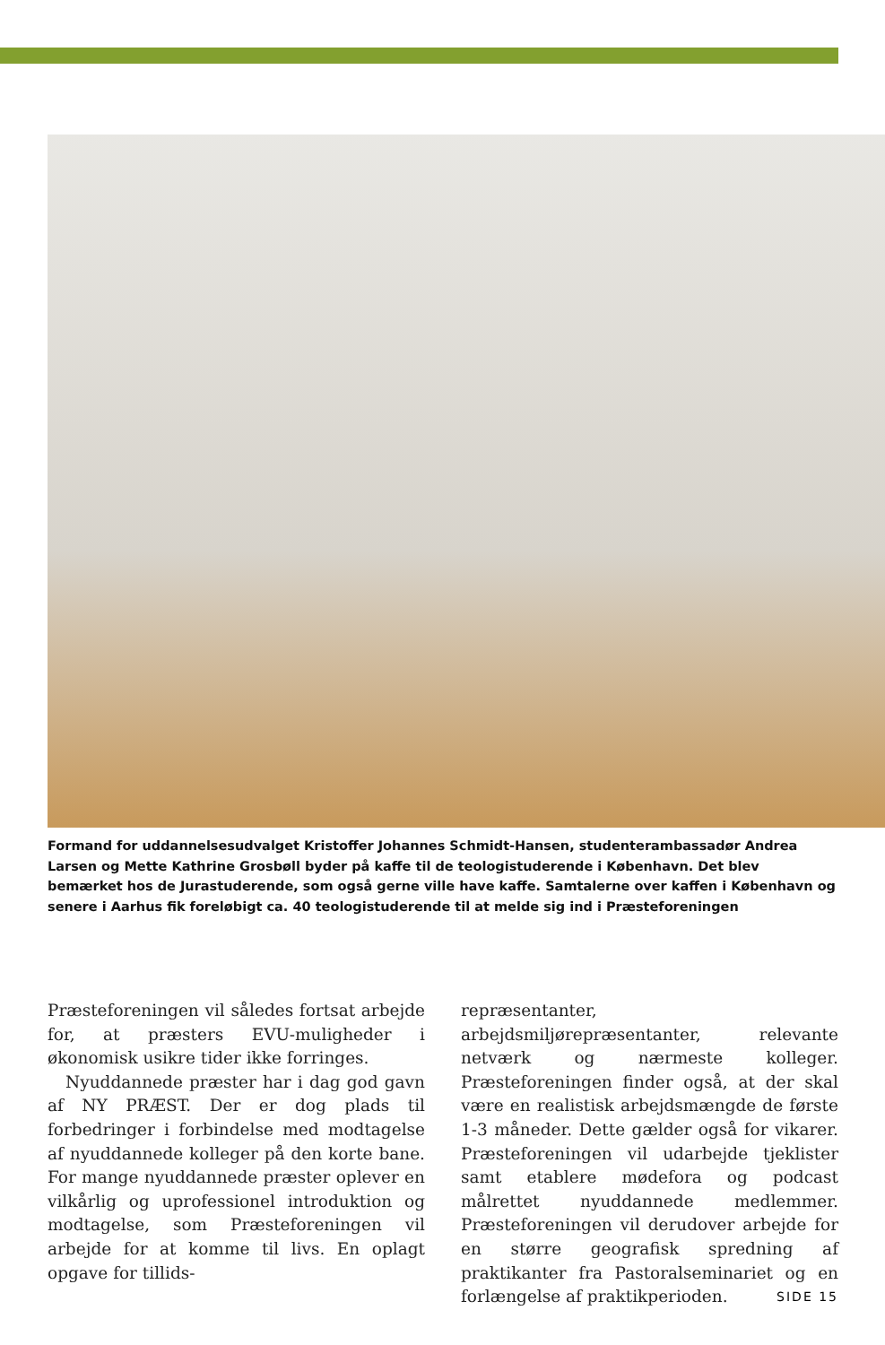Formand for uddannelsesudvalget Kristoffer Johannes Schmidt-Hansen, studenterambassadør Andrea Larsen og Mette Kathrine Grosbøll byder på kaffe til de teologistuderende i København. Det blev bemærket hos de Jurastuderende, som også gerne ville have kaffe. Samtalerne over kaffen i København og senere i Aarhus fik foreløbigt ca. 40 teologistuderende til at melde sig ind i Præsteforeningen
Præsteforeningen vil således fortsat arbejde for, at præsters EVU-muligheder i økonomisk usikre tider ikke forringes.
Nyuddannede præster har i dag god gavn af NY PRÆST. Der er dog plads til forbedringer i forbindelse med modtagelse af nyuddannede kolleger på den korte bane. For mange nyuddannede præster oplever en vilkårlig og uprofessionel introduktion og modtagelse, som Præsteforeningen vil arbejde for at komme til livs. En oplagt opgave for tillids-
repræsentanter, arbejdsmiljørepræsentanter, relevante netværk og nærmeste kolleger. Præsteforeningen finder også, at der skal være en realistisk arbejdsmængde de første 1-3 måneder. Dette gælder også for vikarer. Præsteforeningen vil udarbejde tjeklister samt etablere mødefora og podcast målrettet nyuddannede medlemmer. Præsteforeningen vil derudover arbejde for en større geografisk spredning af praktikanter fra Pastoralseminariet og en forlængelse af praktikperioden.
SIDE 15